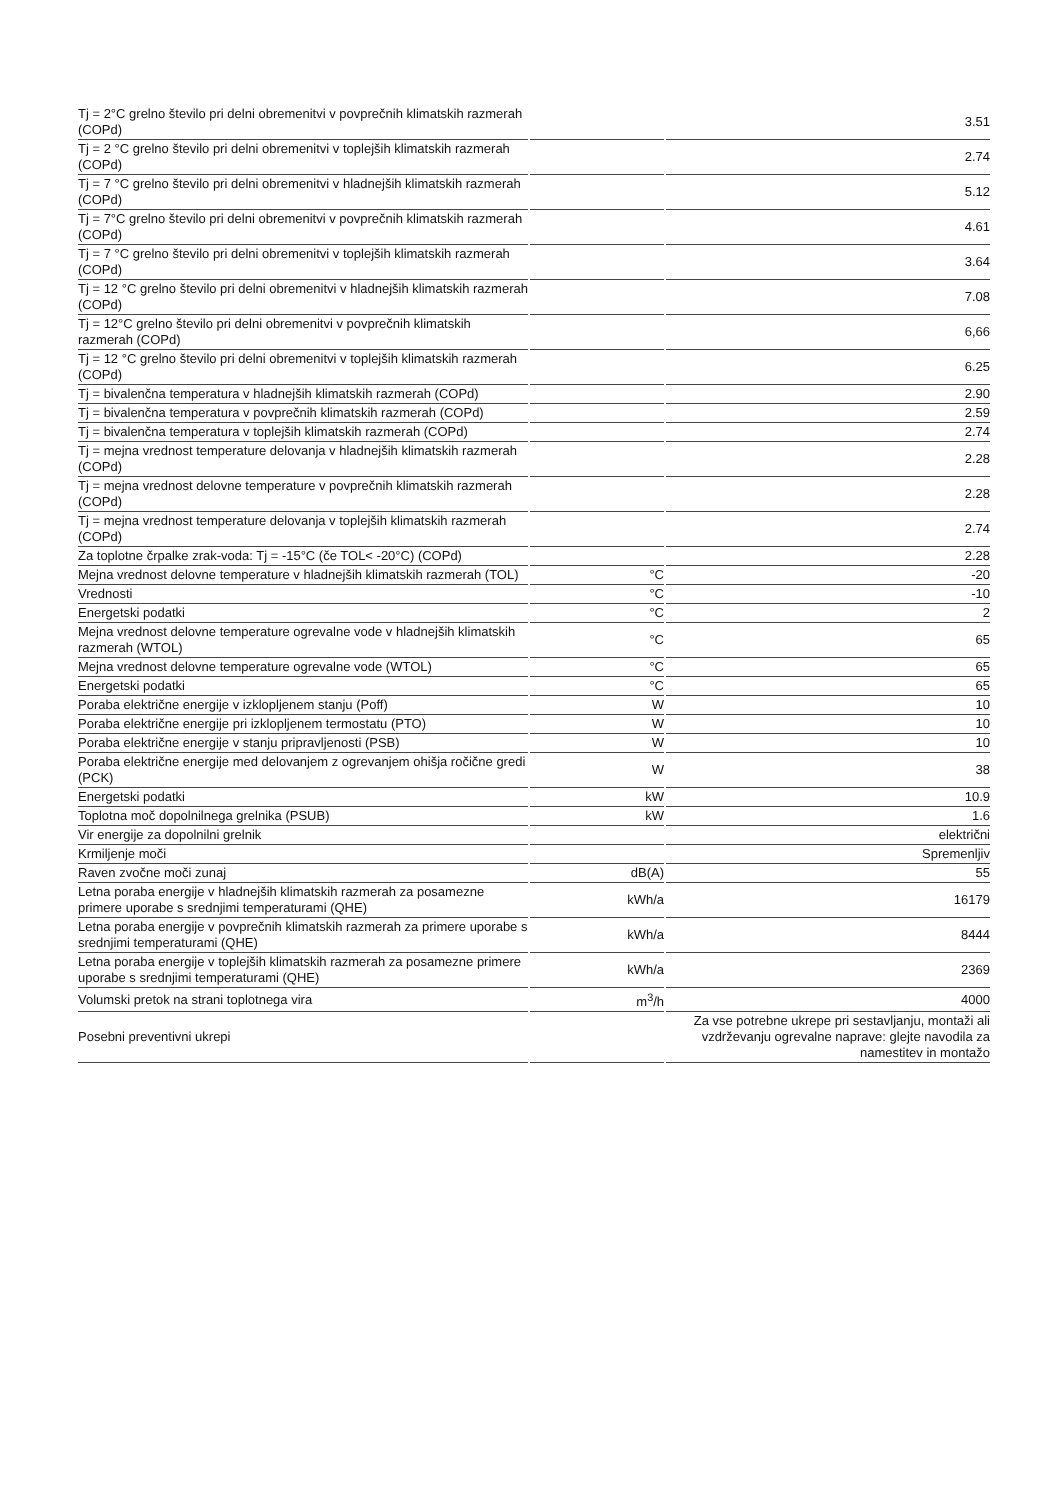| Tj = 2°C grelno število pri delni obremenitvi v povprečnih klimatskih razmerah (COPd) | | 3.51 |
| Tj = 2 °C grelno število pri delni obremenitvi v toplejših klimatskih razmerah (COPd) | | 2.74 |
| Tj = 7 °C grelno število pri delni obremenitvi v hladnejših klimatskih razmerah (COPd) | | 5.12 |
| Tj = 7°C grelno število pri delni obremenitvi v povprečnih klimatskih razmerah (COPd) | | 4.61 |
| Tj = 7 °C grelno število pri delni obremenitvi v toplejših klimatskih razmerah (COPd) | | 3.64 |
| Tj = 12 °C grelno število pri delni obremenitvi v hladnejših klimatskih razmerah (COPd) | | 7.08 |
| Tj = 12°C grelno število pri delni obremenitvi v povprečnih klimatskih razmerah (COPd) | | 6,66 |
| Tj = 12 °C grelno število pri delni obremenitvi v toplejših klimatskih razmerah (COPd) | | 6.25 |
| Tj = bivalenčna temperatura v hladnejših klimatskih razmerah (COPd) | | 2.90 |
| Tj = bivalenčna temperatura v povprečnih klimatskih razmerah (COPd) | | 2.59 |
| Tj = bivalenčna temperatura v toplejših klimatskih razmerah (COPd) | | 2.74 |
| Tj = mejna vrednost temperature delovanja v hladnejših klimatskih razmerah (COPd) | | 2.28 |
| Tj = mejna vrednost delovne temperature v povprečnih klimatskih razmerah (COPd) | | 2.28 |
| Tj = mejna vrednost temperature delovanja v toplejših klimatskih razmerah (COPd) | | 2.74 |
| Za toplotne črpalke zrak-voda: Tj = -15°C (če TOL< -20°C) (COPd) | | 2.28 |
| Mejna vrednost delovne temperature v hladnejših klimatskih razmerah (TOL) | °C | -20 |
| Vrednosti | °C | -10 |
| Energetski podatki | °C | 2 |
| Mejna vrednost delovne temperature ogrevalne vode v hladnejših klimatskih razmerah (WTOL) | °C | 65 |
| Mejna vrednost delovne temperature ogrevalne vode (WTOL) | °C | 65 |
| Energetski podatki | °C | 65 |
| Poraba električne energije v izklopljenem stanju (Poff) | W | 10 |
| Poraba električne energije pri izklopljenem termostatu (PTO) | W | 10 |
| Poraba električne energije v stanju pripravljenosti (PSB) | W | 10 |
| Poraba električne energije med delovanjem z ogrevanjem ohišja ročične gredi (PCK) | W | 38 |
| Energetski podatki | kW | 10.9 |
| Toplotna moč dopolnilnega grelnika (PSUB) | kW | 1.6 |
| Vir energije za dopolnilni grelnik | | električni |
| Krmiljenje moči | | Spremenljiv |
| Raven zvočne moči zunaj | dB(A) | 55 |
| Letna poraba energije v hladnejših klimatskih razmerah za posamezne primere uporabe s srednjimi temperaturami (QHE) | kWh/a | 16179 |
| Letna poraba energije v povprečnih klimatskih razmerah za primere uporabe s srednjimi temperaturami (QHE) | kWh/a | 8444 |
| Letna poraba energije v toplejših klimatskih razmerah za posamezne primere uporabe s srednjimi temperaturami (QHE) | kWh/a | 2369 |
| Volumski pretok na strani toplotnega vira | m<sup>3</sup>/h | 4000 |
| Posebni preventivni ukrepi | | Za vse potrebne ukrepe pri sestavljanju, montaži ali vzdrževanju ogrevalne naprave: glejte navodila za namestitev in montažo |